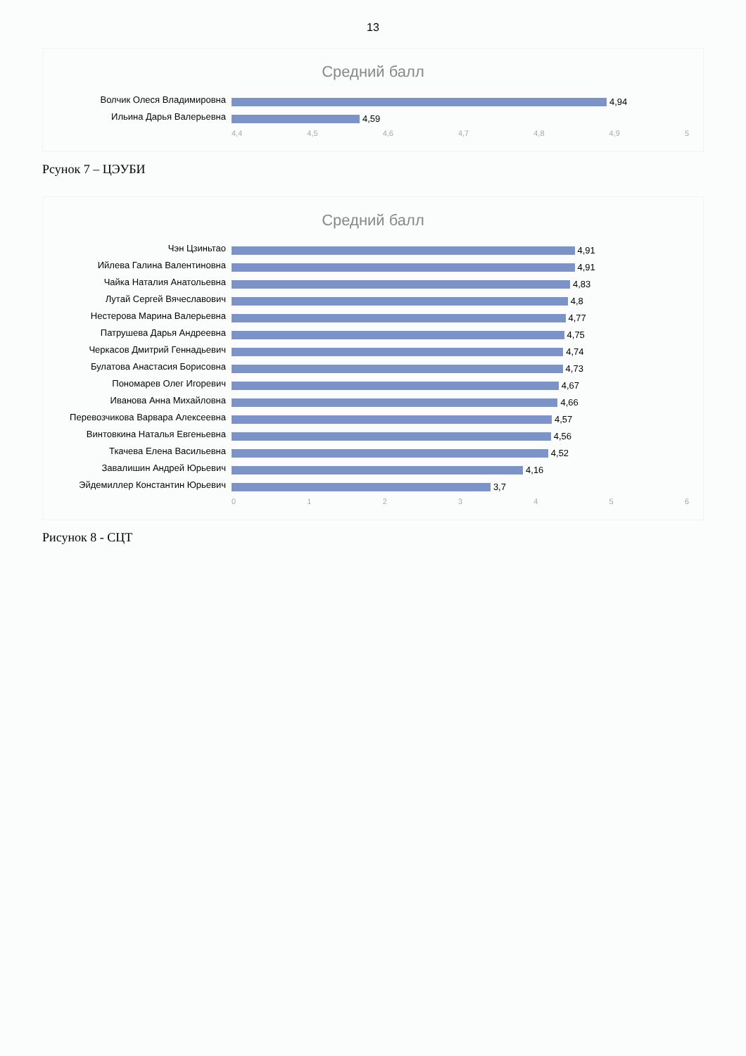13
Средний балл
Волчик Олеся Владимировна
4,94
Ильина Дарья Валерьевна
4,59
4,4 4,5 4,6 4,7 4,8 4,9 5
Рсунок 7 – ЦЭУБИ
Средний балл
Чэн Цзиньтао
4,91
Ийлева Галина Валентиновна
4,91
Чайка Наталия Анатольевна
4,83
Лутай Сергей Вячеславович
4,8
Нестерова Марина Валерьевна
4,77
Патрушева Дарья Андреевна
4,75
Черкасов Дмитрий Геннадьевич
4,74
Булатова Анастасия Борисовна
4,73
Пономарев Олег Игоревич
4,67
Иванова Анна Михайловна
4,66
Перевозчикова Варвара Алексеевна
4,57
Винтовкина Наталья Евгеньевна
4,56
Ткачева Елена Васильевна
4,52
Завалишин Андрей Юрьевич
4,16
Эйдемиллер Константин Юрьевич
3,7
0 1 2 3 4 5 6
Рисунок 8 - СЦТ